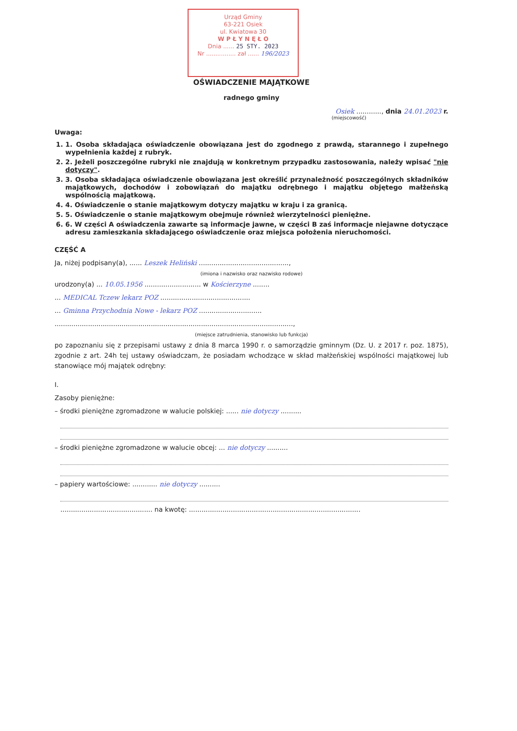Urząd Gminy
63-221 Osiek
ul. Kwiatowa 30
W P Ł Y N Ę Ł O
Dnia ...... 25 STY. 2023
Nr ................ zał ...... 196/2023
OŚWIADCZENIE MAJĄTKOWE
radnego gminy
Osiek ............, dnia 24.01.2023 r.
(miejscowość)
Uwaga:
1. 1. Osoba składająca oświadczenie obowiązana jest do zgodnego z prawdą, starannego i zupełnego wypełnienia każdej z rubryk.
2. 2. Jeżeli poszczególne rubryki nie znajdują w konkretnym przypadku zastosowania, należy wpisać "nie dotyczy".
3. 3. Osoba składająca oświadczenie obowiązana jest określić przynależność poszczególnych składników majątkowych, dochodów i zobowiązań do majątku odrębnego i majątku objętego małżeńską wspólnością majątkową.
4. 4. Oświadczenie o stanie majątkowym dotyczy majątku w kraju i za granicą.
5. 5. Oświadczenie o stanie majątkowym obejmuje również wierzytelności pieniężne.
6. 6. W części A oświadczenia zawarte są informacje jawne, w części B zaś informacje niejawne dotyczące adresu zamieszkania składającego oświadczenie oraz miejsca położenia nieruchomości.
CZĘŚĆ A
Ja, niżej podpisany(a), ...... Leszek Heliński ...........................................,
(imiona i nazwisko oraz nazwisko rodowe)
urodzony(a) ... 10.05.1956 ........................... w Kościerzyne ........
... MEDICAL Tczew lekarz POZ ...........................................
... Gminna Przychodnia Nowe - lekarz POZ ..............................
..................................................................................................................,
(miejsce zatrudnienia, stanowisko lub funkcja)
po zapoznaniu się z przepisami ustawy z dnia 8 marca 1990 r. o samorządzie gminnym (Dz. U. z 2017 r. poz. 1875), zgodnie z art. 24h tej ustawy oświadczam, że posiadam wchodzące w skład małżeńskiej wspólności majątkowej lub stanowiące mój majątek odrębny:
I.
Zasoby pieniężne:
– środki pieniężne zgromadzone w walucie polskiej: ...... nie dotyczy ..........
– środki pieniężne zgromadzone w walucie obcej: ... nie dotyczy ..........
– papiery wartościowe: ............ nie dotyczy ..........
............................................ na kwotę: ..................................................................................